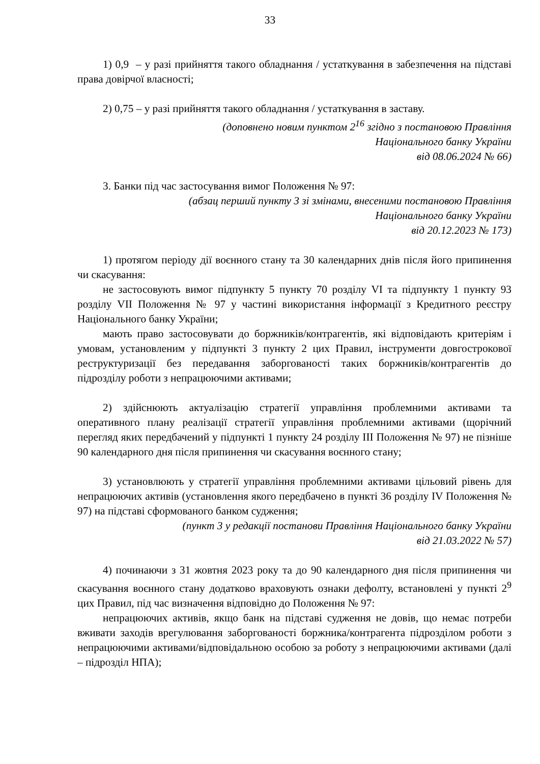33
1) 0,9 – у разі прийняття такого обладнання / устаткування в забезпечення на підставі права довірчої власності;
2) 0,75 – у разі прийняття такого обладнання / устаткування в заставу.
(доповнено новим пунктом 2<sup>16</sup> згідно з постановою Правління
Національного банку України
від 08.06.2024 № 66)
3. Банки під час застосування вимог Положення № 97:
(абзац перший пункту 3 зі змінами, внесеними постановою Правління
Національного банку України
від 20.12.2023 № 173)
1) протягом періоду дії воєнного стану та 30 календарних днів після його припинення чи скасування:
не застосовують вимог підпункту 5 пункту 70 розділу VI та підпункту 1 пункту 93 розділу VII Положення № 97 у частині використання інформації з Кредитного реєстру Національного банку України;
мають право застосовувати до боржників/контрагентів, які відповідають критеріям і умовам, установленим у підпункті 3 пункту 2 цих Правил, інструменти довгострокової реструктуризації без передавання заборгованості таких боржників/контрагентів до підрозділу роботи з непрацюючими активами;
2) здійснюють актуалізацію стратегії управління проблемними активами та оперативного плану реалізації стратегії управління проблемними активами (щорічний перегляд яких передбачений у підпункті 1 пункту 24 розділу III Положення № 97) не пізніше 90 календарного дня після припинення чи скасування воєнного стану;
3) установлюють у стратегії управління проблемними активами цільовий рівень для непрацюючих активів (установлення якого передбачено в пункті 36 розділу IV Положення № 97) на підставі сформованого банком судження;
(пункт 3 у редакції постанови Правління Національного банку України
від 21.03.2022 № 57)
4) починаючи з 31 жовтня 2023 року та до 90 календарного дня після припинення чи скасування воєнного стану додатково враховують ознаки дефолту, встановлені у пункті 2<sup>9</sup> цих Правил, під час визначення відповідно до Положення № 97:
непрацюючих активів, якщо банк на підставі судження не довів, що немає потреби вживати заходів врегулювання заборгованості боржника/контрагента підрозділом роботи з непрацюючими активами/відповідальною особою за роботу з непрацюючими активами (далі – підрозділ НПА);